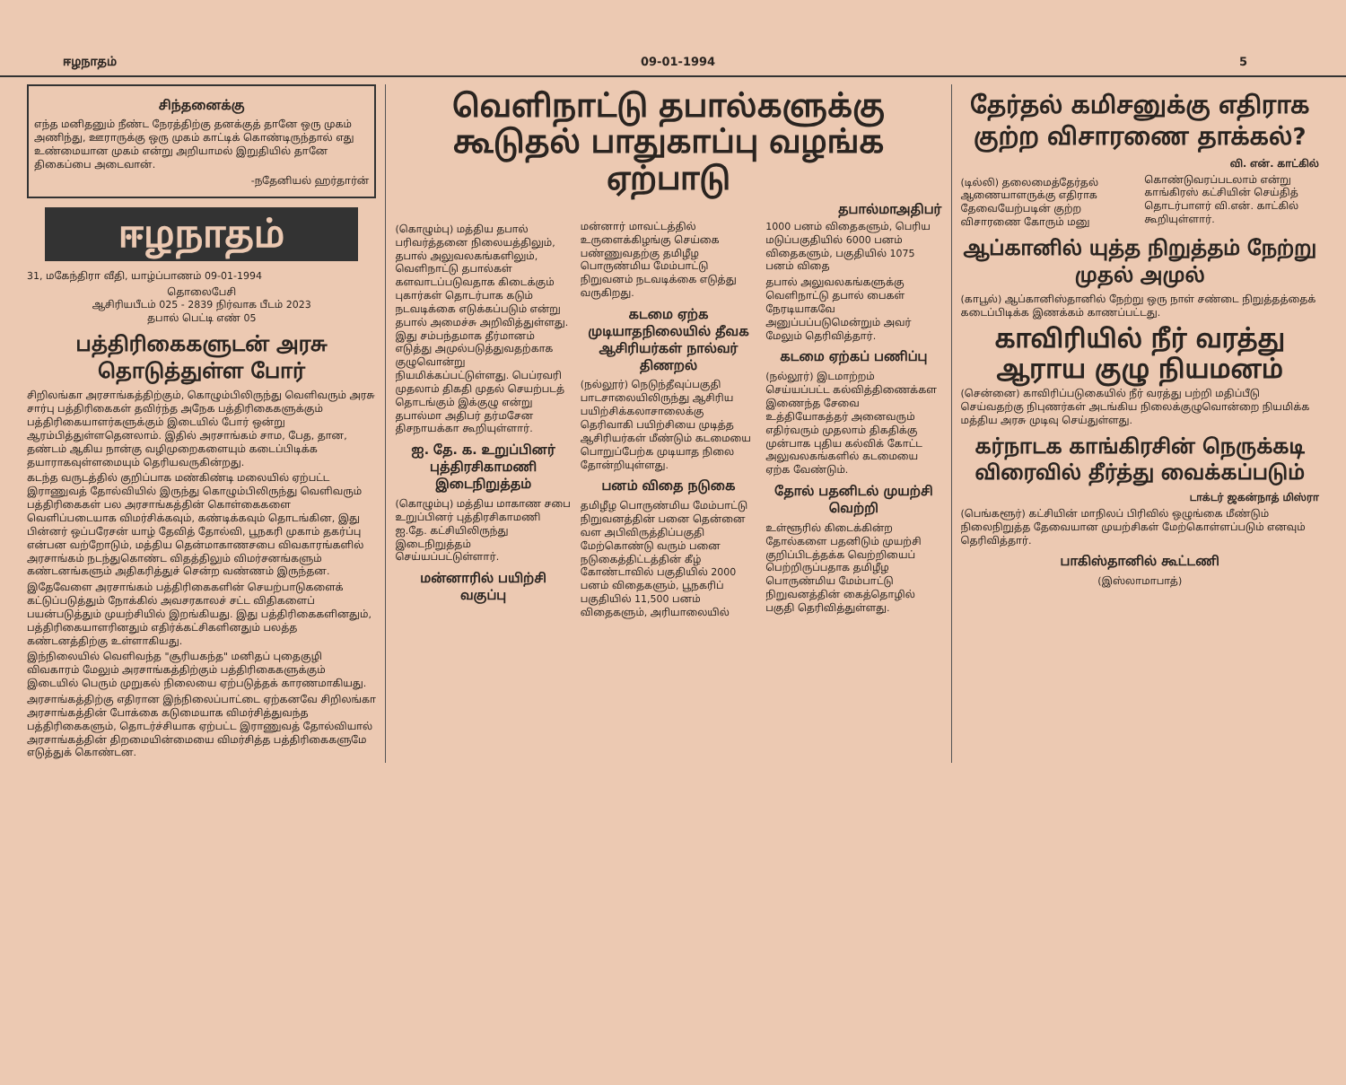ஈழநாதம் 09-01-1994 5
சிந்தனைக்கு
எந்த மனிதனும் நீண்ட நேரத்திற்கு தனக்குத் தானே ஒரு முகம் அணிந்து, ஊராருக்கு ஒரு முகம் காட்டிக் கொண்டிருந்தால் எது உண்மையான முகம் என்று அறியாமல் இறுதியில் தானே திகைப்பை அடைவான்.
-நதேனியல் ஹர்தார்ன்
ஈழநாதம்
31, மகேந்திரா வீதி, யாழ்ப்பாணம் 09-01-1994
தொலைபேசி
ஆசிரியபீடம் 025 - 2839 நிர்வாக பீடம் 2023
தபால் பெட்டி எண் 05
பத்திரிகைகளுடன் அரசு தொடுத்துள்ள போர்
சிறிலங்கா அரசாங்கத்திற்கும், கொழும்பிலிருந்து வெளிவரும் அரசு சார்பு பத்திரிகைகள் தவிர்ந்த அநேக பத்திரிகைகளுக்கும் பத்திரிகையாளர்களுக்கும் இடையில் போர் ஒன்று ஆரம்பித்துள்ளதெனலாம். இதில் அரசாங்கம் சாம, பேத, தான, தண்டம் ஆகிய நான்கு வழிமுறைகளையும் கடைப்பிடிக்க தயாராகவுள்ளமையும் தெரியவருகின்றது.
கடந்த வருடத்தில் குறிப்பாக மண்கிண்டி மலையில் ஏற்பட்ட இராணுவத் தோல்வியில் இருந்து கொழும்பிலிருந்து வெளிவரும் பத்திரிகைகள் பல அரசாங்கத்தின் கொள்கைகளை வெளிப்படையாக விமர்சிக்கவும், கண்டிக்கவும் தொடங்கின, இது பின்னர் ஒப்பரேசன் யாழ் தேவித் தோல்வி, பூநகரி முகாம் தகர்ப்பு என்பன வற்றோடும், மத்திய தென்மாகாணசபை விவகாரங்களில் அரசாங்கம் நடந்துகொண்ட விதத்திலும் விமர்சனங்களும் கண்டனங்களும் அதிகரித்துச் சென்ற வண்ணம் இருந்தன.
இதேவேளை அரசாங்கம் பத்திரிகைகளின் செயற்பாடுகளைக் கட்டுப்படுத்தும் நோக்கில் அவசரகாலச் சட்ட விதிகளைப் பயன்படுத்தும் முயற்சியில் இறங்கியது. இது பத்திரிகைகளினதும், பத்திரிகையாளரினதும் எதிர்க்கட்சிகளினதும் பலத்த கண்டனத்திற்கு உள்ளாகியது.
இந்நிலையில் வெளிவந்த "சூரியகந்த" மனிதப் புதைகுழி விவகாரம் மேலும் அரசாங்கத்திற்கும் பத்திரிகைகளுக்கும் இடையில் பெரும் முறுகல் நிலையை ஏற்படுத்தக் காரணமாகியது.
அரசாங்கத்திற்கு எதிரான இந்நிலைப்பாட்டை ஏற்கனவே சிறிலங்கா அரசாங்கத்தின் போக்கை கடுமையாக விமர்சித்துவந்த பத்திரிகைகளும், தொடர்ச்சியாக ஏற்பட்ட இராணுவத் தோல்வியால் அரசாங்கத்தின் திறமையின்மையை விமர்சித்த பத்திரிகைகளுமே எடுத்துக் கொண்டன.
வெளிநாட்டு தபால்களுக்கு
கூடுதல் பாதுகாப்பு வழங்க ஏற்பாடு
தபால்மாஅதிபர்
(கொழும்பு) மத்திய தபால் பரிவர்த்தனை நிலையத்திலும், தபால் அலுவலகங்களிலும், வெளிநாட்டு தபால்கள் களவாடப்படுவதாக கிடைக்கும் புகார்கள் தொடர்பாக கடும் நடவடிக்கை எடுக்கப்படும் என்று தபால் அமைச்சு அறிவித்துள்ளது. இது சம்பந்தமாக தீர்மானம் எடுத்து அமுல்படுத்துவதற்காக குழுவொன்று நியமிக்கப்பட்டுள்ளது. பெப்ரவரி முதலாம் திகதி முதல் செயற்படத் தொடங்கும் இக்குழு என்று தபால்மா அதிபர் தர்மசேன திசநாயக்கா கூறியுள்ளார்.
ஐ. தே. க. உறுப்பினர் புத்திரசிகாமணி இடைநிறுத்தம்
(கொழும்பு) மத்திய மாகாண சபை உறுப்பினர் புத்திரசிகாமணி ஐ.தே. கட்சியிலிருந்து இடைநிறுத்தம் செய்யப்பட்டுள்ளார்.
மன்னாரில் பயிற்சி வகுப்பு
மன்னார் மாவட்டத்தில் உருளைக்கிழங்கு செய்கை பண்ணுவதற்கு தமிழீழ பொருண்மிய மேம்பாட்டு நிறுவனம் நடவடிக்கை எடுத்து வருகிறது.
கடமை ஏற்க முடியாதநிலையில் தீவக ஆசிரியர்கள் நால்வர் திணறல்
(நல்லூர்) நெடுந்தீவுப்பகுதி பாடசாலையிலிருந்து ஆசிரிய பயிற்சிக்கலாசாலைக்கு தெரிவாகி பயிற்சியை முடித்த ஆசிரியர்கள் மீண்டும் கடமையை பொறுப்பேற்க முடியாத நிலை தோன்றியுள்ளது.
பனம் விதை நடுகை
தமிழீழ பொருண்மிய மேம்பாட்டு நிறுவனத்தின் பனை தென்னை வள அபிவிருத்திப்பகுதி மேற்கொண்டு வரும் பனை நடுகைத்திட்டத்தின் கீழ் கோண்டாவில் பகுதியில் 2000 பனம் விதைகளும், பூநகரிப் பகுதியில் 11,500 பனம் விதைகளும், அரியாலையில் 1000 பனம் விதைகளும், பெரிய மடுப்பகுதியில் 6000 பனம் விதைகளும், பகுதியில் 1075 பனம் விதை
தபால் அலுவலகங்களுக்கு வெளிநாட்டு தபால் பைகள் நேரடியாகவே அனுப்பப்படுமென்றும் அவர் மேலும் தெரிவித்தார்.
கடமை ஏற்கப் பணிப்பு
(நல்லூர்) இடமாற்றம் செய்யப்பட்ட கல்வித்திணைக்கள இணைந்த சேவை உத்தியோகத்தர் அனைவரும் எதிர்வரும் முதலாம் திகதிக்கு முன்பாக புதிய கல்விக் கோட்ட அலுவலகங்களில் கடமையை ஏற்க வேண்டும்.
தோல் பதனிடல் முயற்சி வெற்றி
உள்ளூரில் கிடைக்கின்ற தோல்களை பதனிடும் முயற்சி குறிப்பிடத்தக்க வெற்றியைப் பெற்றிருப்பதாக தமிழீழ பொருண்மிய மேம்பாட்டு நிறுவனத்தின் கைத்தொழில் பகுதி தெரிவித்துள்ளது.
தேர்தல் கமிசனுக்கு எதிராக குற்ற விசாரணை தாக்கல்?
வி. என். காட்கில்
(டில்லி) தலைமைத்தேர்தல் ஆணையாளருக்கு எதிராக தேவையேற்படின் குற்ற விசாரணை கோரும் மனு கொண்டுவரப்படலாம் என்று காங்கிரஸ் கட்சியின் செய்தித் தொடர்பாளர் வி.என். காட்கில் கூறியுள்ளார்.
ஆப்கானில் யுத்த நிறுத்தம் நேற்று முதல் அமுல்
(காபூல்) ஆப்கானிஸ்தானில் நேற்று ஒரு நாள் சண்டை நிறுத்தத்தைக் கடைப்பிடிக்க இணக்கம் காணப்பட்டது.
காவிரியில் நீர் வரத்து ஆராய குழு நியமனம்
(சென்னை) காவிரிப்படுகையில் நீர் வரத்து பற்றி மதிப்பீடு செய்வதற்கு நிபுணர்கள் அடங்கிய நிலைக்குழுவொன்றை நியமிக்க மத்திய அரசு முடிவு செய்துள்ளது.
கர்நாடக காங்கிரசின் நெருக்கடி விரைவில் தீர்த்து வைக்கப்படும்
டாக்டர் ஜகன்நாத் மிஸ்ரா
(பெங்களூர்) கட்சியின் மாநிலப் பிரிவில் ஒழுங்கை மீண்டும் நிலைநிறுத்த தேவையான முயற்சிகள் மேற்கொள்ளப்படும் எனவும் தெரிவித்தார்.
பாகிஸ்தானில் கூட்டணி
(இஸ்லாமாபாத்)